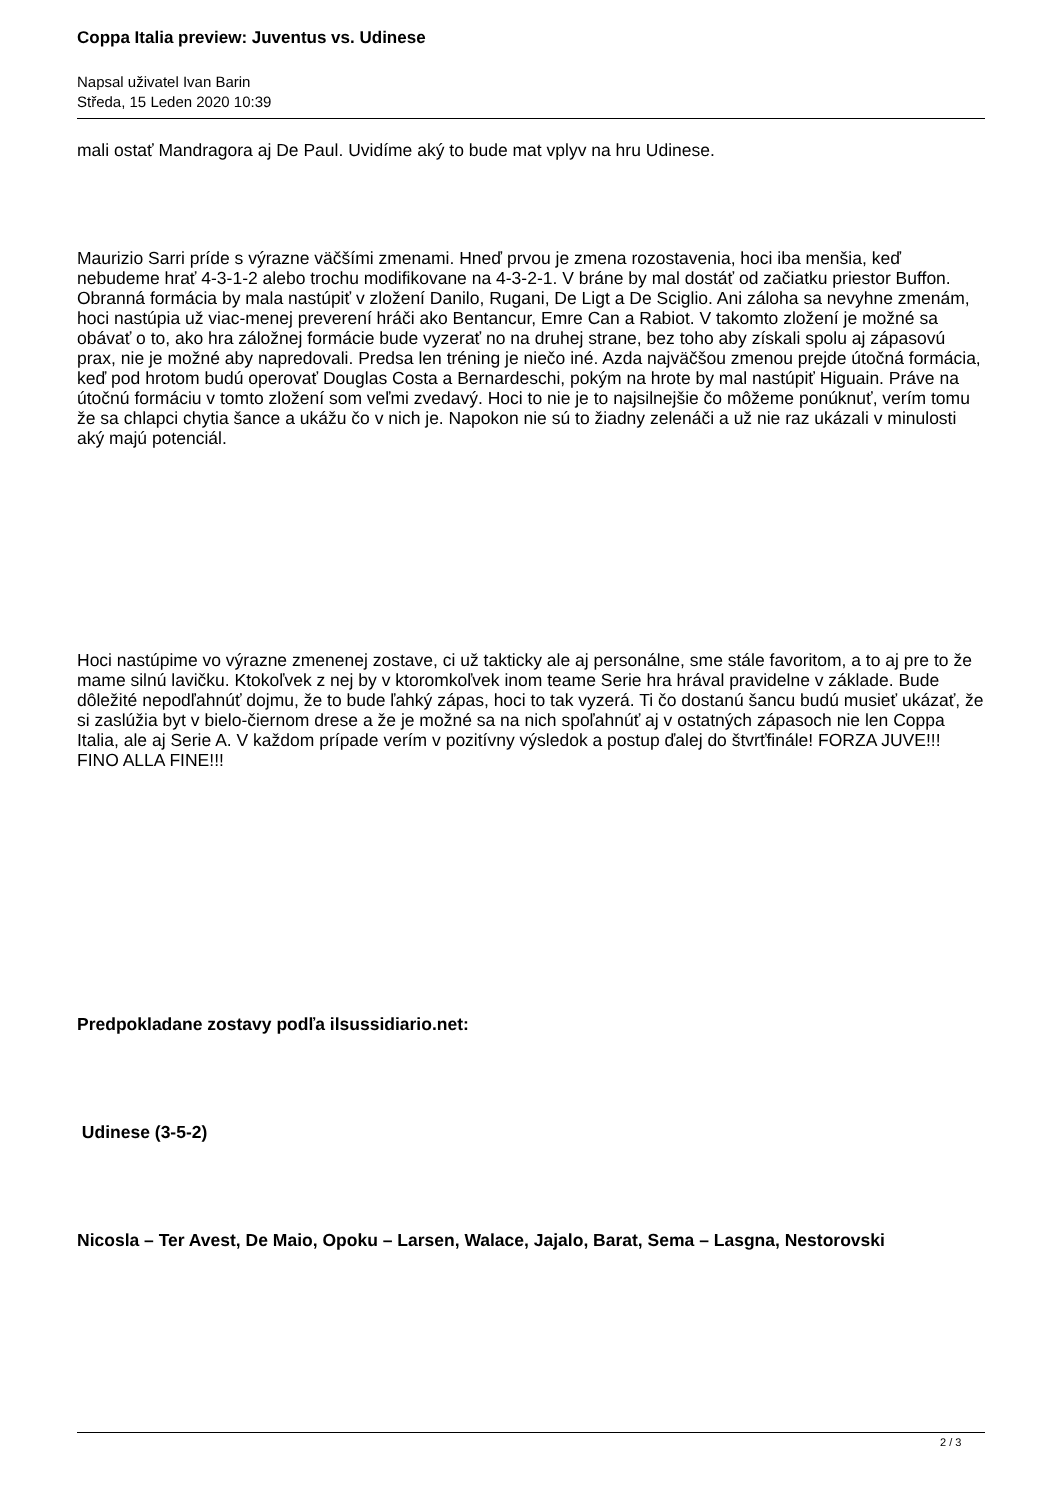Coppa Italia preview: Juventus vs. Udinese
Napsal uživatel Ivan Barin
Středa, 15 Leden 2020 10:39
mali ostať Mandragora aj De Paul. Uvidíme aký to bude mat vplyv na hru Udinese.
Maurizio Sarri príde s výrazne väčšími zmenami. Hneď prvou je zmena rozostavenia, hoci iba menšia, keď nebudeme hrať 4-3-1-2 alebo trochu modifikovane na 4-3-2-1. V bráne by mal dostáť od začiatku priestor Buffon. Obranná formácia by mala nastúpiť v zložení Danilo, Rugani, De Ligt a De Sciglio. Ani záloha sa nevyhne zmenám, hoci nastúpia už viac-menej preverení hráči ako Bentancur, Emre Can a Rabiot. V takomto zložení je možné sa obávať o to, ako hra záložnej formácie bude vyzerať no na druhej strane, bez toho aby získali spolu aj zápasovú prax, nie je možné aby napredovali. Predsa len tréning je niečo iné. Azda najväčšou zmenou prejde útočná formácia, keď pod hrotom budú operovať Douglas Costa a Bernardeschi, pokým na hrote by mal nastúpiť Higuain. Práve na útočnú formáciu v tomto zložení som veľmi zvedavý. Hoci to nie je to najsilnejšie čo môžeme ponúknuť, verím tomu že sa chlapci chytia šance a ukážu čo v nich je. Napokon nie sú to žiadny zelenáči a už nie raz ukázali v minulosti aký majú potenciál.
Hoci nastúpime vo výrazne zmenenej zostave, ci už takticky ale aj personálne, sme stále favoritom, a to aj pre to že mame silnú lavičku. Ktokoľvek z nej by v ktoromkoľvek inom teame Serie hra hrával pravidelne v základe. Bude dôležité nepodľahnúť dojmu, že to bude ľahký zápas, hoci to tak vyzerá. Ti čo dostanú šancu budú musieť ukázať, že si zaslúžia byt v bielo-čiernom drese a že je možné sa na nich spoľahnúť aj v ostatných zápasoch nie len Coppa Italia, ale aj Serie A. V každom prípade verím v pozitívny výsledok a postup ďalej do štvrťfinále! FORZA JUVE!!! FINO ALLA FINE!!!
Predpokladane zostavy podľa ilsussidiario.net:
Udinese (3-5-2)
Nicosla – Ter Avest, De Maio, Opoku – Larsen, Walace, Jajalo, Barat, Sema – Lasgna, Nestorovski
2 / 3